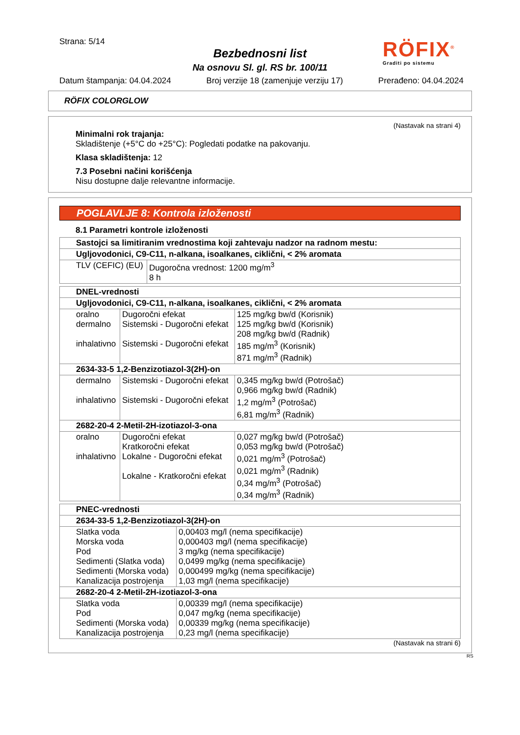Strana: 5/14
Bezbednosni list
Na osnovu Sl. gl. RS br. 100/11
RÖFIX<sup>®</sup>
Graditi po sistemu
Datum štampanja: 04.04.2024 Broj verzije 18 (zamenjuje verziju 17) Prerađeno: 04.04.2024
RÖFIX COLORGLOW
(Nastavak na strani 4)
Minimalni rok trajanja:
Skladištenje (+5°C do +25°C): Pogledati podatke na pakovanju.
Klasa skladištenja: 12
7.3 Posebni načini korišćenja
Nisu dostupne dalje relevantne informacije.
POGLAVLJE 8: Kontrola izloženosti
8.1 Parametri kontrole izloženosti
| Sastojci sa limitiranim vrednostima koji zahtevaju nadzor na radnom mestu: | |
| --- | --- |
| Ugljovodonici, C9-C11, n-alkana, isoalkanes, ciklični, < 2% aromata | |
| TLV (CEFIC) (EU) | Dugoročna vrednost: 1200 mg/m<sup>3</sup> 8 h |
| DNEL-vrednosti | | |
| --- | --- | --- |
| Ugljovodonici, C9-C11, n-alkana, isoalkanes, ciklični, < 2% aromata | | |
| oralno dermalno inhalativno | Dugoročni efekat Sistemski - Dugoročni efekat Sistemski - Dugoročni efekat | 125 mg/kg bw/d (Korisnik) 125 mg/kg bw/d (Korisnik) 208 mg/kg bw/d (Radnik) 185 mg/m<sup>3</sup> (Korisnik) 871 mg/m<sup>3</sup> (Radnik) |
| 2634-33-5 1,2-Benzizotiazol-3(2H)-on | | |
| dermalno inhalativno | Sistemski - Dugoročni efekat Sistemski - Dugoročni efekat | 0,345 mg/kg bw/d (Potrošač) 0,966 mg/kg bw/d (Radnik) 1,2 mg/m<sup>3</sup> (Potrošač) 6,81 mg/m<sup>3</sup> (Radnik) |
| 2682-20-4 2-Metil-2H-izotiazol-3-ona | | |
| oralno inhalativno | Dugoročni efekat Kratkoročni efekat Lokalne - Dugoročni efekat Lokalne - Kratkoročni efekat | 0,027 mg/kg bw/d (Potrošač) 0,053 mg/kg bw/d (Potrošač) 0,021 mg/m<sup>3</sup> (Potrošač) 0,021 mg/m<sup>3</sup> (Radnik) 0,34 mg/m<sup>3</sup> (Potrošač) 0,34 mg/m<sup>3</sup> (Radnik) |
| PNEC-vrednosti | |
| --- | --- |
| 2634-33-5 1,2-Benzizotiazol-3(2H)-on | |
| Slatka voda Morska voda Pod Sedimenti (Slatka voda) Sedimenti (Morska voda) Kanalizacija postrojenja | 0,00403 mg/l (nema specifikacije) 0,000403 mg/l (nema specifikacije) 3 mg/kg (nema specifikacije) 0,0499 mg/kg (nema specifikacije) 0,000499 mg/kg (nema specifikacije) 1,03 mg/l (nema specifikacije) |
| 2682-20-4 2-Metil-2H-izotiazol-3-ona | |
| Slatka voda Pod Sedimenti (Morska voda) Kanalizacija postrojenja | 0,00339 mg/l (nema specifikacije) 0,047 mg/kg (nema specifikacije) 0,00339 mg/kg (nema specifikacije) 0,23 mg/l (nema specifikacije) |
(Nastavak na strani 6)
RS